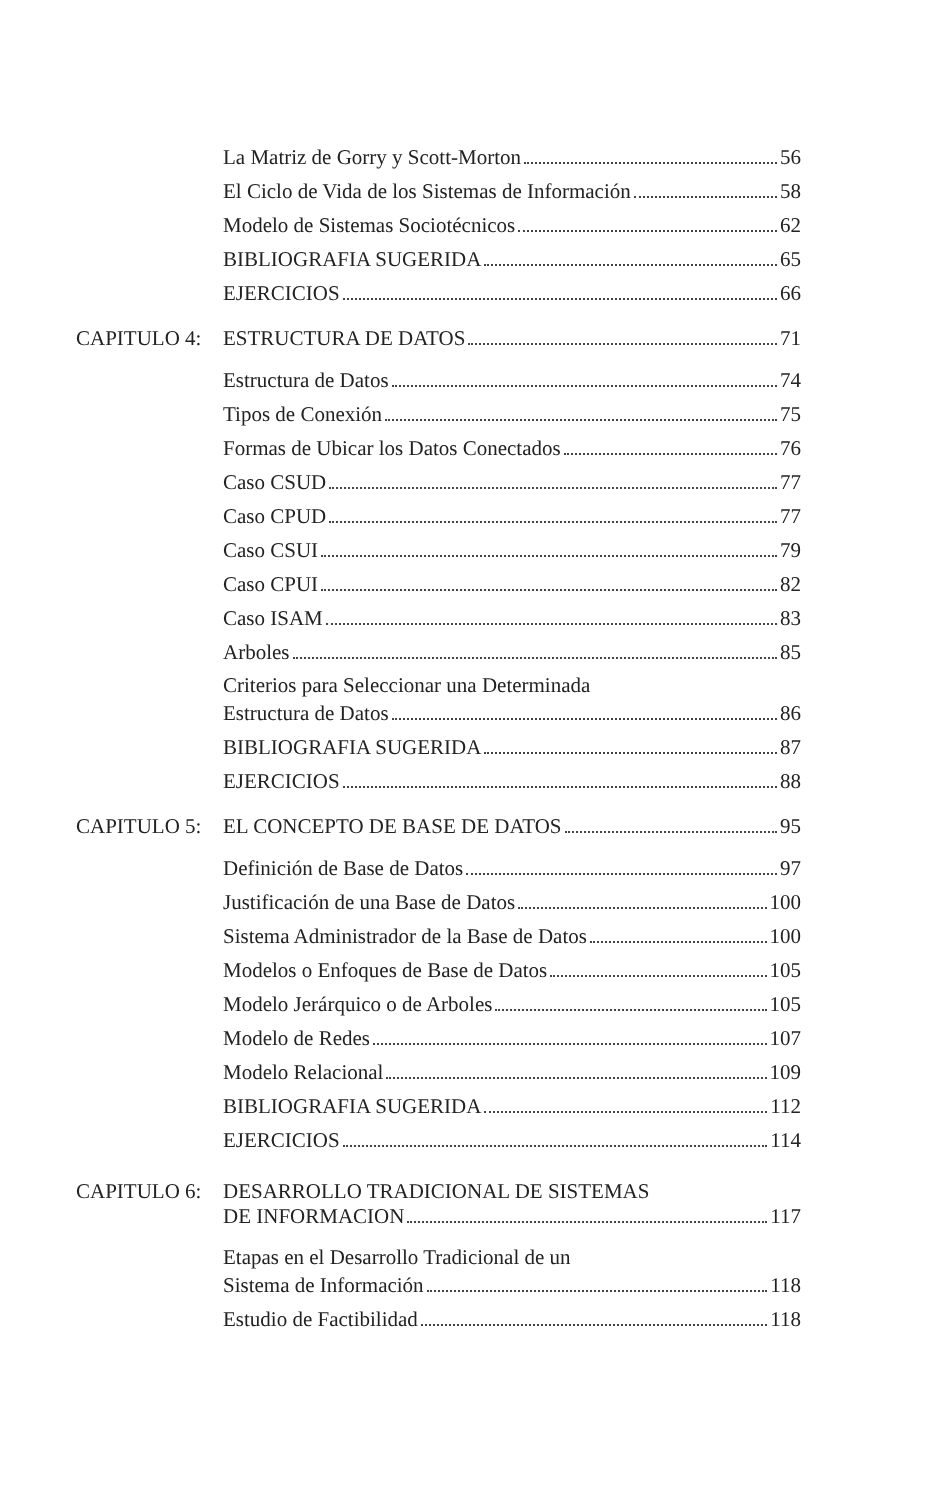La Matriz de Gorry y Scott-Morton 56
El Ciclo de Vida de los Sistemas de Información 58
Modelo de Sistemas Sociotécnicos 62
BIBLIOGRAFIA SUGERIDA 65
EJERCICIOS 66
CAPITULO 4:
ESTRUCTURA DE DATOS 71
Estructura de Datos 74
Tipos de Conexión 75
Formas de Ubicar los Datos Conectados 76
Caso CSUD 77
Caso CPUD 77
Caso CSUI 79
Caso CPUI 82
Caso ISAM 83
Arboles 85
Criterios para Seleccionar una Determinada
Estructura de Datos 86
BIBLIOGRAFIA SUGERIDA 87
EJERCICIOS 88
CAPITULO 5:
EL CONCEPTO DE BASE DE DATOS 95
Definición de Base de Datos 97
Justificación de una Base de Datos 100
Sistema Administrador de la Base de Datos 100
Modelos o Enfoques de Base de Datos 105
Modelo Jerárquico o de Arboles 105
Modelo de Redes 107
Modelo Relacional 109
BIBLIOGRAFIA SUGERIDA 112
EJERCICIOS 114
CAPITULO 6: DESARROLLO TRADICIONAL DE SISTEMAS
DE INFORMACION 117
Etapas en el Desarrollo Tradicional de un
Sistema de Información 118
Estudio de Factibilidad 118